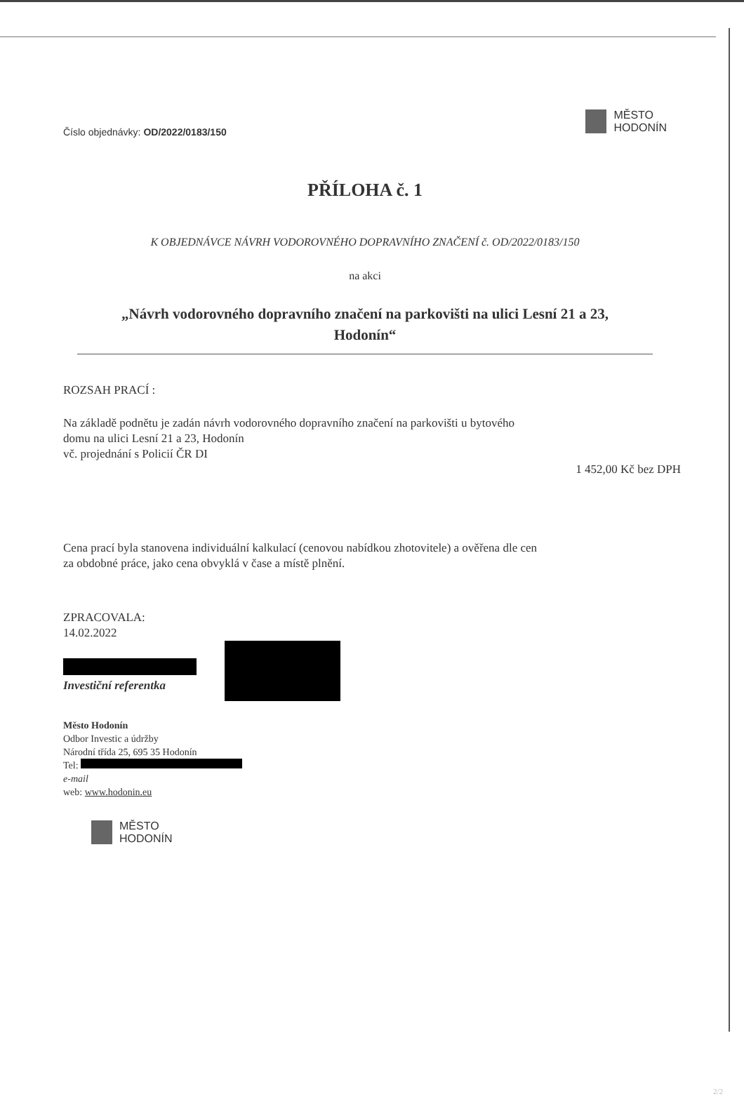Číslo objednávky: OD/2022/0183/150
MĚSTO
HODONÍN
PŘÍLOHA č. 1
K OBJEDNÁVCE NÁVRH VODOROVNÉHO DOPRAVNÍHO ZNAČENÍ č. OD/2022/0183/150
na akci
„Návrh vodorovného dopravního značení na parkovišti na ulici Lesní 21 a 23,
Hodonín“
ROZSAH PRACÍ :
Na základě podnětu je zadán návrh vodorovného dopravního značení na parkovišti u bytového
domu na ulici Lesní 21 a 23, Hodonín
vč. projednání s Policií ČR DI
1 452,00 Kč bez DPH
Cena prací byla stanovena individuální kalkulací (cenovou nabídkou zhotovitele) a ověřena dle cen
za obdobné práce, jako cena obvyklá v čase a místě plnění.
ZPRACOVALA:
14.02.2022
Investiční referentka
Město Hodonín
Odbor Investic a údržby
Národní třída 25, 695 35 Hodonín
Tel:
e-mail
web: www.hodonin.eu
MĚSTO
HODONÍN
2/2